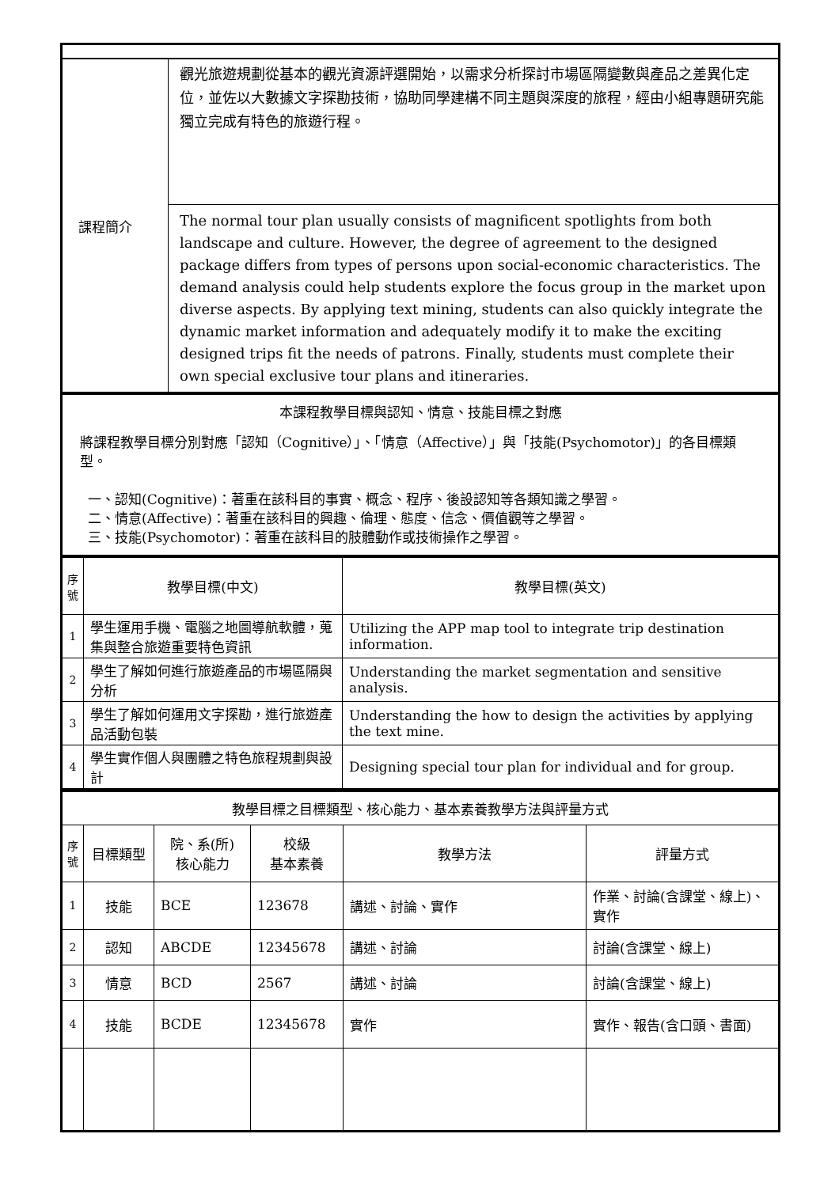| 課程簡介 | 觀光旅遊規劃從基本的觀光資源評選開始，以需求分析探討市場區隔變數與產品之差異化定位，並佐以大數據文字探勘技術，協助同學建構不同主題與深度的旅程，經由小組專題研究能獨立完成有特色的旅遊行程。 |
| | The normal tour plan usually consists of magnificent spotlights from both landscape and culture. However, the degree of agreement to the designed package differs from types of persons upon social-economic characteristics. The demand analysis could help students explore the focus group in the market upon diverse aspects. By applying text mining, students can also quickly integrate the dynamic market information and adequately modify it to make the exciting designed trips fit the needs of patrons. Finally, students must complete their own special exclusive tour plans and itineraries. |
| 本課程教學目標與認知、情意、技能目標之對應 將課程教學目標分別對應「認知（Cognitive）」、「情意（Affective）」與「技能(Psychomotor)」的各目標類型。 一、認知(Cognitive)：著重在該科目的事實、概念、程序、後設認知等各類知識之學習。 二、情意(Affective)：著重在該科目的興趣、倫理、態度、信念、價值觀等之學習。 三、技能(Psychomotor)：著重在該科目的肢體動作或技術操作之學習。 |
| 序號 | 教學目標(中文) | 教學目標(英文) |
| --- | --- | --- |
| 1 | 學生運用手機、電腦之地圖導航軟體，蒐集與整合旅遊重要特色資訊 | Utilizing the APP map tool to integrate trip destination information. |
| 2 | 學生了解如何進行旅遊產品的市場區隔與分析 | Understanding the market segmentation and sensitive analysis. |
| 3 | 學生了解如何運用文字探勘，進行旅遊產品活動包裝 | Understanding the how to design the activities by applying the text mine. |
| 4 | 學生實作個人與團體之特色旅程規劃與設計 | Designing special tour plan for individual and for group. |
| 教學目標之目標類型、核心能力、基本素養教學方法與評量方式 | | | | | |
| 序號 | 目標類型 | 院、系(所) 核心能力 | 校級 基本素養 | 教學方法 | 評量方式 |
| 1 | 技能 | BCE | 123678 | 講述、討論、實作 | 作業、討論(含課堂、線上)、實作 |
| 2 | 認知 | ABCDE | 12345678 | 講述、討論 | 討論(含課堂、線上) |
| 3 | 情意 | BCD | 2567 | 講述、討論 | 討論(含課堂、線上) |
| 4 | 技能 | BCDE | 12345678 | 實作 | 實作、報告(含口頭、書面) |